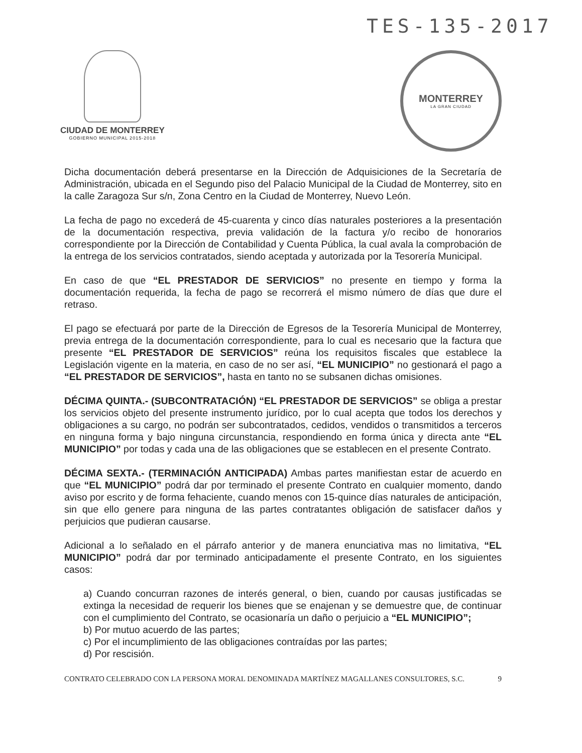TES-135-2017
CIUDAD DE MONTERREY
GOBIERNO MUNICIPAL 2015-2018
MONTERREY
LA GRAN CIUDAD
Dicha documentación deberá presentarse en la Dirección de Adquisiciones de la Secretaría de Administración, ubicada en el Segundo piso del Palacio Municipal de la Ciudad de Monterrey, sito en la calle Zaragoza Sur s/n, Zona Centro en la Ciudad de Monterrey, Nuevo León.
La fecha de pago no excederá de 45-cuarenta y cinco días naturales posteriores a la presentación de la documentación respectiva, previa validación de la factura y/o recibo de honorarios correspondiente por la Dirección de Contabilidad y Cuenta Pública, la cual avala la comprobación de la entrega de los servicios contratados, siendo aceptada y autorizada por la Tesorería Municipal.
En caso de que “EL PRESTADOR DE SERVICIOS” no presente en tiempo y forma la documentación requerida, la fecha de pago se recorrerá el mismo número de días que dure el retraso.
El pago se efectuará por parte de la Dirección de Egresos de la Tesorería Municipal de Monterrey, previa entrega de la documentación correspondiente, para lo cual es necesario que la factura que presente “EL PRESTADOR DE SERVICIOS” reúna los requisitos fiscales que establece la Legislación vigente en la materia, en caso de no ser así, “EL MUNICIPIO” no gestionará el pago a “EL PRESTADOR DE SERVICIOS”, hasta en tanto no se subsanen dichas omisiones.
DÉCIMA QUINTA.- (SUBCONTRATACIÓN) “EL PRESTADOR DE SERVICIOS” se obliga a prestar los servicios objeto del presente instrumento jurídico, por lo cual acepta que todos los derechos y obligaciones a su cargo, no podrán ser subcontratados, cedidos, vendidos o transmitidos a terceros en ninguna forma y bajo ninguna circunstancia, respondiendo en forma única y directa ante “EL MUNICIPIO” por todas y cada una de las obligaciones que se establecen en el presente Contrato.
DÉCIMA SEXTA.- (TERMINACIÓN ANTICIPADA) Ambas partes manifiestan estar de acuerdo en que “EL MUNICIPIO” podrá dar por terminado el presente Contrato en cualquier momento, dando aviso por escrito y de forma fehaciente, cuando menos con 15-quince días naturales de anticipación, sin que ello genere para ninguna de las partes contratantes obligación de satisfacer daños y perjuicios que pudieran causarse.
Adicional a lo señalado en el párrafo anterior y de manera enunciativa mas no limitativa, “EL MUNICIPIO” podrá dar por terminado anticipadamente el presente Contrato, en los siguientes casos:
a) Cuando concurran razones de interés general, o bien, cuando por causas justificadas se extinga la necesidad de requerir los bienes que se enajenan y se demuestre que, de continuar con el cumplimiento del Contrato, se ocasionaría un daño o perjuicio a “EL MUNICIPIO”;
b) Por mutuo acuerdo de las partes;
c) Por el incumplimiento de las obligaciones contraídas por las partes;
d) Por rescisión.
CONTRATO CELEBRADO CON LA PERSONA MORAL DENOMINADA MARTÍNEZ MAGALLANES CONSULTORES, S.C. 9